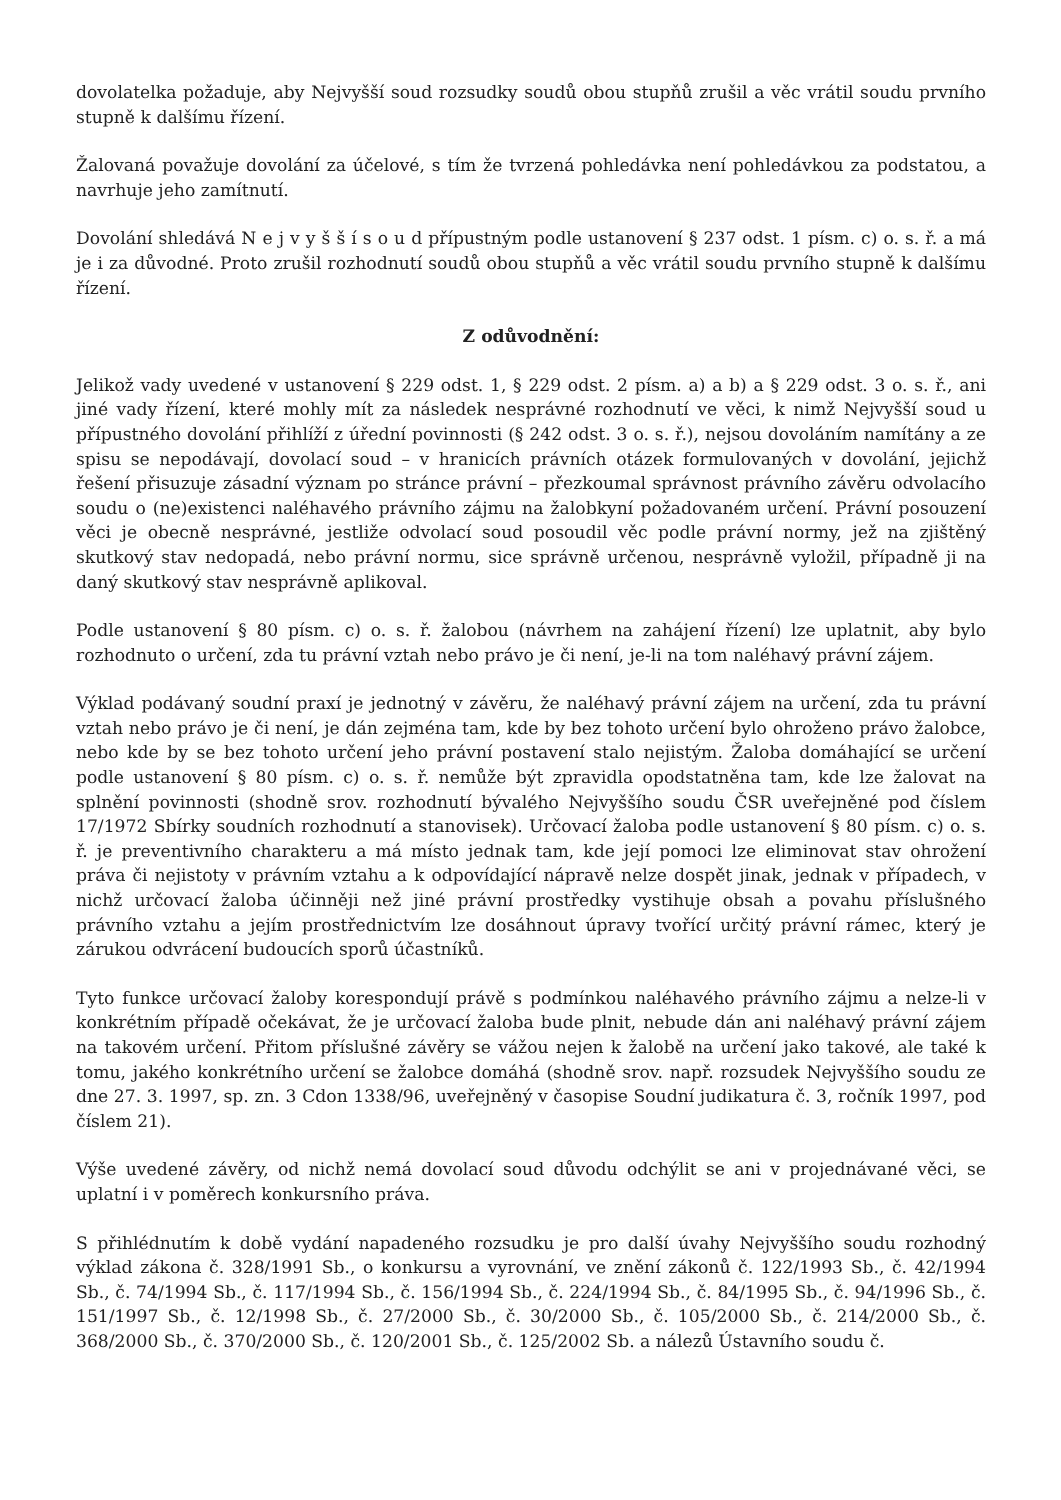dovolatelka požaduje, aby Nejvyšší soud rozsudky soudů obou stupňů zrušil a věc vrátil soudu prvního stupně k dalšímu řízení.
Žalovaná považuje dovolání za účelové, s tím že tvrzená pohledávka není pohledávkou za podstatou, a navrhuje jeho zamítnutí.
Dovolání shledává N e j v y š š í s o u d přípustným podle ustanovení § 237 odst. 1 písm. c) o. s. ř. a má je i za důvodné. Proto zrušil rozhodnutí soudů obou stupňů a věc vrátil soudu prvního stupně k dalšímu řízení.
Z odůvodnění:
Jelikož vady uvedené v ustanovení § 229 odst. 1, § 229 odst. 2 písm. a) a b) a § 229 odst. 3 o. s. ř., ani jiné vady řízení, které mohly mít za následek nesprávné rozhodnutí ve věci, k nimž Nejvyšší soud u přípustného dovolání přihlíží z úřední povinnosti (§ 242 odst. 3 o. s. ř.), nejsou dovoláním namítány a ze spisu se nepodávají, dovolací soud – v hranicích právních otázek formulovaných v dovolání, jejichž řešení přisuzuje zásadní význam po stránce právní – přezkoumal správnost právního závěru odvolacího soudu o (ne)existenci naléhavého právního zájmu na žalobkyní požadovaném určení. Právní posouzení věci je obecně nesprávné, jestliže odvolací soud posoudil věc podle právní normy, jež na zjištěný skutkový stav nedopadá, nebo právní normu, sice správně určenou, nesprávně vyložil, případně ji na daný skutkový stav nesprávně aplikoval.
Podle ustanovení § 80 písm. c) o. s. ř. žalobou (návrhem na zahájení řízení) lze uplatnit, aby bylo rozhodnuto o určení, zda tu právní vztah nebo právo je či není, je-li na tom naléhavý právní zájem.
Výklad podávaný soudní praxí je jednotný v závěru, že naléhavý právní zájem na určení, zda tu právní vztah nebo právo je či není, je dán zejména tam, kde by bez tohoto určení bylo ohroženo právo žalobce, nebo kde by se bez tohoto určení jeho právní postavení stalo nejistým. Žaloba domáhající se určení podle ustanovení § 80 písm. c) o. s. ř. nemůže být zpravidla opodstatněna tam, kde lze žalovat na splnění povinnosti (shodně srov. rozhodnutí bývalého Nejvyššího soudu ČSR uveřejněné pod číslem 17/1972 Sbírky soudních rozhodnutí a stanovisek). Určovací žaloba podle ustanovení § 80 písm. c) o. s. ř. je preventivního charakteru a má místo jednak tam, kde její pomoci lze eliminovat stav ohrožení práva či nejistoty v právním vztahu a k odpovídající nápravě nelze dospět jinak, jednak v případech, v nichž určovací žaloba účinněji než jiné právní prostředky vystihuje obsah a povahu příslušného právního vztahu a jejím prostřednictvím lze dosáhnout úpravy tvořící určitý právní rámec, který je zárukou odvrácení budoucích sporů účastníků.
Tyto funkce určovací žaloby korespondují právě s podmínkou naléhavého právního zájmu a nelze-li v konkrétním případě očekávat, že je určovací žaloba bude plnit, nebude dán ani naléhavý právní zájem na takovém určení. Přitom příslušné závěry se vážou nejen k žalobě na určení jako takové, ale také k tomu, jakého konkrétního určení se žalobce domáhá (shodně srov. např. rozsudek Nejvyššího soudu ze dne 27. 3. 1997, sp. zn. 3 Cdon 1338/96, uveřejněný v časopise Soudní judikatura č. 3, ročník 1997, pod číslem 21).
Výše uvedené závěry, od nichž nemá dovolací soud důvodu odchýlit se ani v projednávané věci, se uplatní i v poměrech konkursního práva.
S přihlédnutím k době vydání napadeného rozsudku je pro další úvahy Nejvyššího soudu rozhodný výklad zákona č. 328/1991 Sb., o konkursu a vyrovnání, ve znění zákonů č. 122/1993 Sb., č. 42/1994 Sb., č. 74/1994 Sb., č. 117/1994 Sb., č. 156/1994 Sb., č. 224/1994 Sb., č. 84/1995 Sb., č. 94/1996 Sb., č. 151/1997 Sb., č. 12/1998 Sb., č. 27/2000 Sb., č. 30/2000 Sb., č. 105/2000 Sb., č. 214/2000 Sb., č. 368/2000 Sb., č. 370/2000 Sb., č. 120/2001 Sb., č. 125/2002 Sb. a nálezů Ústavního soudu č.